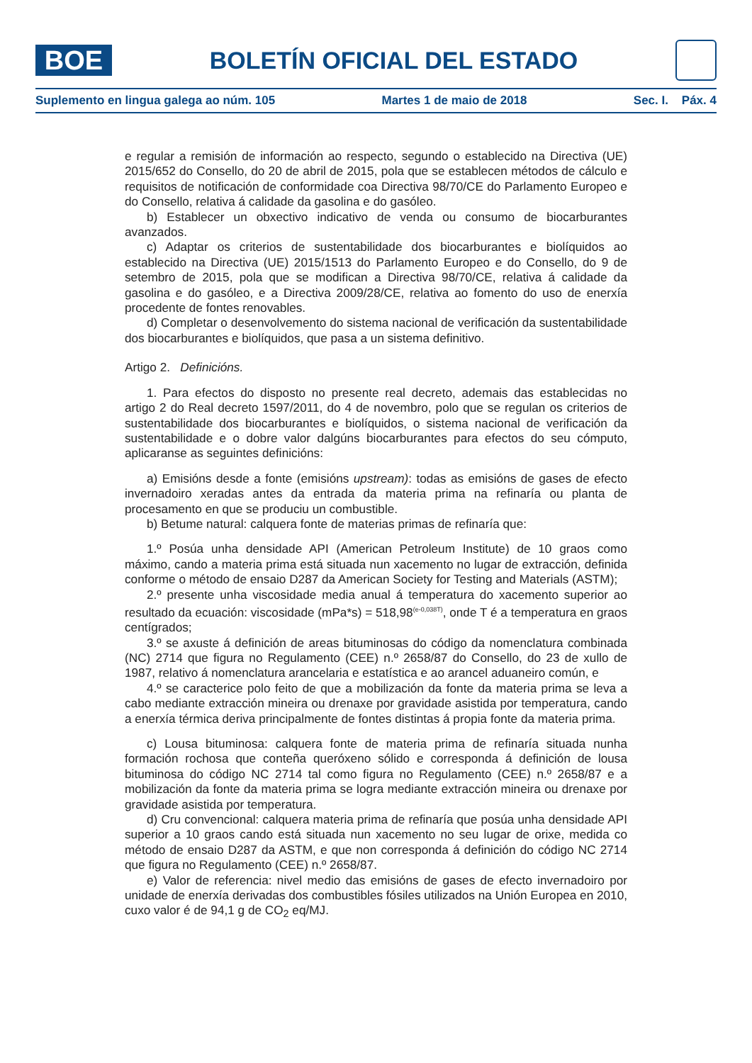BOE
BOLETÍN OFICIAL DEL ESTADO
Suplemento en lingua galega ao núm. 105 Martes 1 de maio de 2018 Sec. I. Páx. 4
e regular a remisión de información ao respecto, segundo o establecido na Directiva (UE) 2015/652 do Consello, do 20 de abril de 2015, pola que se establecen métodos de cálculo e requisitos de notificación de conformidade coa Directiva 98/70/CE do Parlamento Europeo e do Consello, relativa á calidade da gasolina e do gasóleo.
b) Establecer un obxectivo indicativo de venda ou consumo de biocarburantes avanzados.
c) Adaptar os criterios de sustentabilidade dos biocarburantes e biolíquidos ao establecido na Directiva (UE) 2015/1513 do Parlamento Europeo e do Consello, do 9 de setembro de 2015, pola que se modifican a Directiva 98/70/CE, relativa á calidade da gasolina e do gasóleo, e a Directiva 2009/28/CE, relativa ao fomento do uso de enerxía procedente de fontes renovables.
d) Completar o desenvolvemento do sistema nacional de verificación da sustentabilidade dos biocarburantes e biolíquidos, que pasa a un sistema definitivo.
Artigo 2. Definicións.
1. Para efectos do disposto no presente real decreto, ademais das establecidas no artigo 2 do Real decreto 1597/2011, do 4 de novembro, polo que se regulan os criterios de sustentabilidade dos biocarburantes e biolíquidos, o sistema nacional de verificación da sustentabilidade e o dobre valor dalgúns biocarburantes para efectos do seu cómputo, aplicaranse as seguintes definicións:
a) Emisións desde a fonte (emisións upstream): todas as emisións de gases de efecto invernadoiro xeradas antes da entrada da materia prima na refinaría ou planta de procesamento en que se produciu un combustible.
b) Betume natural: calquera fonte de materias primas de refinaría que:
1.º Posúa unha densidade API (American Petroleum Institute) de 10 graos como máximo, cando a materia prima está situada nun xacemento no lugar de extracción, definida conforme o método de ensaio D287 da American Society for Testing and Materials (ASTM);
2.º presente unha viscosidade media anual á temperatura do xacemento superior ao resultado da ecuación: viscosidade (mPa*s) = 518,98<sup>(e-0,038T)</sup>, onde T é a temperatura en graos centígrados;
3.º se axuste á definición de areas bituminosas do código da nomenclatura combinada (NC) 2714 que figura no Regulamento (CEE) n.º 2658/87 do Consello, do 23 de xullo de 1987, relativo á nomenclatura arancelaria e estatística e ao arancel aduaneiro común, e
4.º se caracterice polo feito de que a mobilización da fonte da materia prima se leva a cabo mediante extracción mineira ou drenaxe por gravidade asistida por temperatura, cando a enerxía térmica deriva principalmente de fontes distintas á propia fonte da materia prima.
c) Lousa bituminosa: calquera fonte de materia prima de refinaría situada nunha formación rochosa que conteña queróxeno sólido e corresponda á definición de lousa bituminosa do código NC 2714 tal como figura no Regulamento (CEE) n.º 2658/87 e a mobilización da fonte da materia prima se logra mediante extracción mineira ou drenaxe por gravidade asistida por temperatura.
d) Cru convencional: calquera materia prima de refinaría que posúa unha densidade API superior a 10 graos cando está situada nun xacemento no seu lugar de orixe, medida co método de ensaio D287 da ASTM, e que non corresponda á definición do código NC 2714 que figura no Regulamento (CEE) n.º 2658/87.
e) Valor de referencia: nivel medio das emisións de gases de efecto invernadoiro por unidade de enerxía derivadas dos combustibles fósiles utilizados na Unión Europea en 2010, cuxo valor é de 94,1 g de CO<sub>2</sub> eq/MJ.